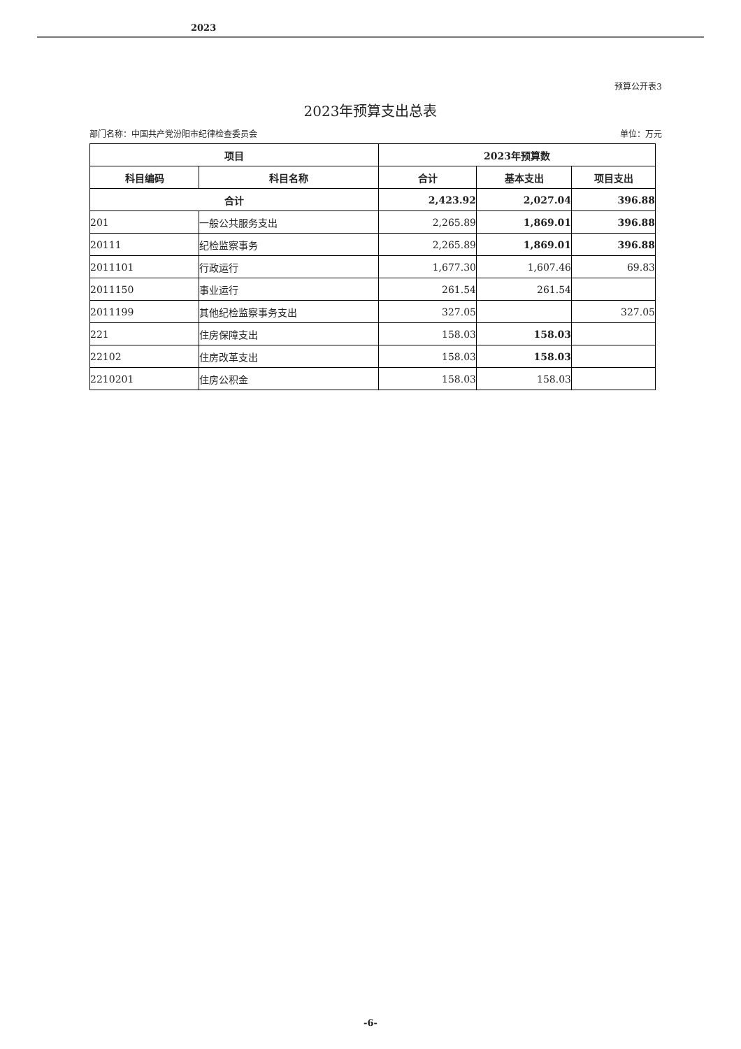2023
预算公开表3
2023年预算支出总表
部门名称：中国共产党汾阳市纪律检查委员会 单位：万元
| 项目 | | 2023年预算数 | | |
| --- | --- | --- | --- | --- |
| 科目编码 | 科目名称 | 合计 | 基本支出 | 项目支出 |
| 合计 | | 2,423.92 | 2,027.04 | 396.88 |
| 201 | 一般公共服务支出 | 2,265.89 | 1,869.01 | 396.88 |
| 20111 | 纪检监察事务 | 2,265.89 | 1,869.01 | 396.88 |
| 2011101 | 行政运行 | 1,677.30 | 1,607.46 | 69.83 |
| 2011150 | 事业运行 | 261.54 | 261.54 | |
| 2011199 | 其他纪检监察事务支出 | 327.05 | | 327.05 |
| 221 | 住房保障支出 | 158.03 | 158.03 | |
| 22102 | 住房改革支出 | 158.03 | 158.03 | |
| 2210201 | 住房公积金 | 158.03 | 158.03 | |
-6-